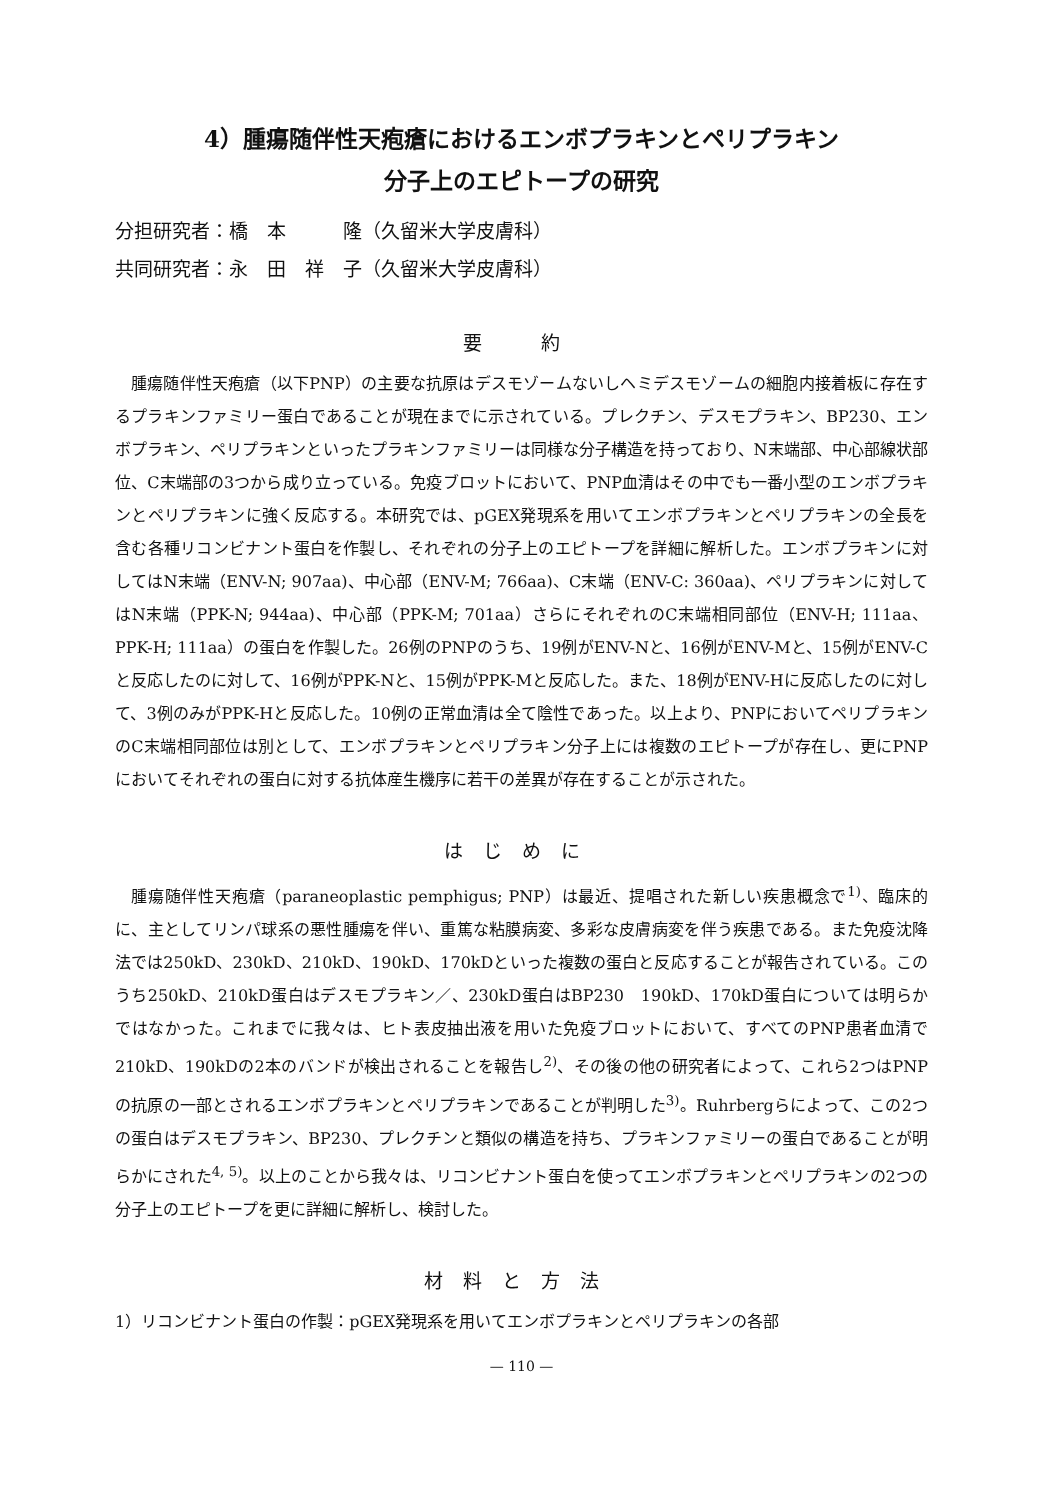4）腫瘍随伴性天疱瘡におけるエンボプラキンとペリプラキン
分子上のエピトープの研究
分担研究者：橋　本　　　隆（久留米大学皮膚科）
共同研究者：永　田　祥　子（久留米大学皮膚科）
要　約
腫瘍随伴性天疱瘡（以下PNP）の主要な抗原はデスモゾームないしヘミデスモゾームの細胞内接着板に存在するプラキンファミリー蛋白であることが現在までに示されている。プレクチン、デスモプラキン、BP230、エンボプラキン、ペリプラキンといったプラキンファミリーは同様な分子構造を持っており、N末端部、中心部線状部位、C末端部の3つから成り立っている。免疫ブロットにおいて、PNP血清はその中でも一番小型のエンボプラキンとペリプラキンに強く反応する。本研究では、pGEX発現系を用いてエンボプラキンとペリプラキンの全長を含む各種リコンビナント蛋白を作製し、それぞれの分子上のエピトープを詳細に解析した。エンボプラキンに対してはN末端（ENV-N; 907aa)、中心部（ENV-M; 766aa)、C末端（ENV-C: 360aa)、ペリプラキンに対してはN末端（PPK-N; 944aa)、中心部（PPK-M; 701aa）さらにそれぞれのC末端相同部位（ENV-H; 111aa、PPK-H; 111aa）の蛋白を作製した。26例のPNPのうち、19例がENV-Nと、16例がENV-Mと、15例がENV-Cと反応したのに対して、16例がPPK-Nと、15例がPPK-Mと反応した。また、18例がENV-Hに反応したのに対して、3例のみがPPK-Hと反応した。10例の正常血清は全て陰性であった。以上より、PNPにおいてペリプラキンのC末端相同部位は別として、エンボプラキンとペリプラキン分子上には複数のエピトープが存在し、更にPNPにおいてそれぞれの蛋白に対する抗体産生機序に若干の差異が存在することが示された。
はじめに
腫瘍随伴性天疱瘡（paraneoplastic pemphigus; PNP）は最近、提唱された新しい疾患概念で<sup>1)</sup>、臨床的に、主としてリンパ球系の悪性腫瘍を伴い、重篤な粘膜病変、多彩な皮膚病変を伴う疾患である。また免疫沈降法では250kD、230kD、210kD、190kD、170kDといった複数の蛋白と反応することが報告されている。このうち250kD、210kD蛋白はデスモプラキン／、230kD蛋白はBP230　190kD、170kD蛋白については明らかではなかった。これまでに我々は、ヒト表皮抽出液を用いた免疫ブロットにおいて、すべてのPNP患者血清で210kD、190kDの2本のバンドが検出されることを報告し<sup>2)</sup>、その後の他の研究者によって、これら2つはPNPの抗原の一部とされるエンボプラキンとペリプラキンであることが判明した<sup>3)</sup>。Ruhrbergらによって、この2つの蛋白はデスモプラキン、BP230、プレクチンと類似の構造を持ち、プラキンファミリーの蛋白であることが明らかにされた<sup>4, 5)</sup>。以上のことから我々は、リコンビナント蛋白を使ってエンボプラキンとペリプラキンの2つの分子上のエピトープを更に詳細に解析し、検討した。
材料と方法
1）リコンビナント蛋白の作製：pGEX発現系を用いてエンボプラキンとペリプラキンの各部
— 110 —